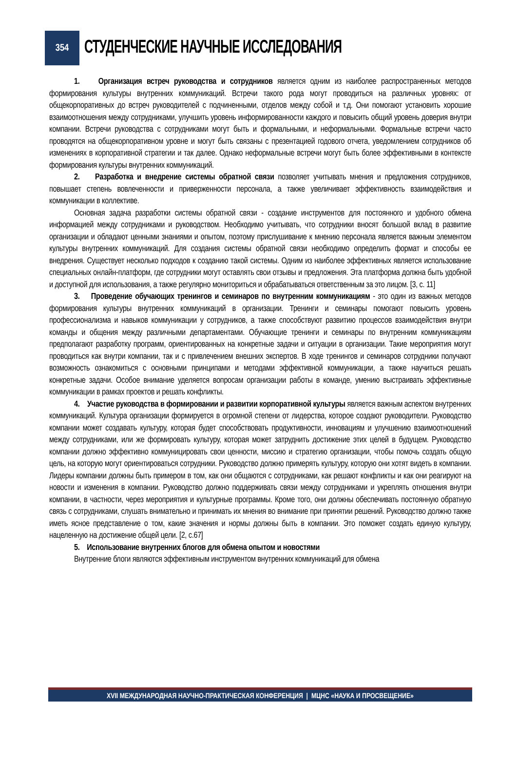354
СТУДЕНЧЕСКИЕ НАУЧНЫЕ ИССЛЕДОВАНИЯ
1. Организация встреч руководства и сотрудников является одним из наиболее распространенных методов формирования культуры внутренних коммуникаций. Встречи такого рода могут проводиться на различных уровнях: от общекорпоративных до встреч руководителей с подчиненными, отделов между собой и т.д. Они помогают установить хорошие взаимоотношения между сотрудниками, улучшить уровень информированности каждого и повысить общий уровень доверия внутри компании. Встречи руководства с сотрудниками могут быть и формальными, и неформальными. Формальные встречи часто проводятся на общекорпоративном уровне и могут быть связаны с презентацией годового отчета, уведомлением сотрудников об изменениях в корпоративной стратегии и так далее. Однако неформальные встречи могут быть более эффективными в контексте формирования культуры внутренних коммуникаций.
2. Разработка и внедрение системы обратной связи позволяет учитывать мнения и предложения сотрудников, повышает степень вовлеченности и приверженности персонала, а также увеличивает эффективность взаимодействия и коммуникации в коллективе.
Основная задача разработки системы обратной связи - создание инструментов для постоянного и удобного обмена информацией между сотрудниками и руководством. Необходимо учитывать, что сотрудники вносят большой вклад в развитие организации и обладают ценными знаниями и опытом, поэтому прислушивание к мнению персонала является важным элементом культуры внутренних коммуникаций. Для создания системы обратной связи необходимо определить формат и способы ее внедрения. Существует несколько подходов к созданию такой системы. Одним из наиболее эффективных является использование специальных онлайн-платформ, где сотрудники могут оставлять свои отзывы и предложения. Эта платформа должна быть удобной и доступной для использования, а также регулярно мониториться и обрабатываться ответственным за это лицом. [3, с. 11]
3. Проведение обучающих тренингов и семинаров по внутренним коммуникациям - это один из важных методов формирования культуры внутренних коммуникаций в организации. Тренинги и семинары помогают повысить уровень профессионализма и навыков коммуникации у сотрудников, а также способствуют развитию процессов взаимодействия внутри команды и общения между различными департаментами. Обучающие тренинги и семинары по внутренним коммуникациям предполагают разработку программ, ориентированных на конкретные задачи и ситуации в организации. Такие мероприятия могут проводиться как внутри компании, так и с привлечением внешних экспертов. В ходе тренингов и семинаров сотрудники получают возможность ознакомиться с основными принципами и методами эффективной коммуникации, а также научиться решать конкретные задачи. Особое внимание уделяется вопросам организации работы в команде, умению выстраивать эффективные коммуникации в рамках проектов и решать конфликты.
4. Участие руководства в формировании и развитии корпоративной культуры является важным аспектом внутренних коммуникаций. Культура организации формируется в огромной степени от лидерства, которое создают руководители. Руководство компании может создавать культуру, которая будет способствовать продуктивности, инновациям и улучшению взаимоотношений между сотрудниками, или же формировать культуру, которая может затруднить достижение этих целей в будущем. Руководство компании должно эффективно коммуницировать свои ценности, миссию и стратегию организации, чтобы помочь создать общую цель, на которую могут ориентироваться сотрудники. Руководство должно примерять культуру, которую они хотят видеть в компании. Лидеры компании должны быть примером в том, как они общаются с сотрудниками, как решают конфликты и как они реагируют на новости и изменения в компании. Руководство должно поддерживать связи между сотрудниками и укреплять отношения внутри компании, в частности, через мероприятия и культурные программы. Кроме того, они должны обеспечивать постоянную обратную связь с сотрудниками, слушать внимательно и принимать их мнения во внимание при принятии решений. Руководство должно также иметь ясное представление о том, какие значения и нормы должны быть в компании. Это поможет создать единую культуру, нацеленную на достижение общей цели. [2, с.67]
5. Использование внутренних блогов для обмена опытом и новостями
Внутренние блоги являются эффективным инструментом внутренних коммуникаций для обмена
XVII МЕЖДУНАРОДНАЯ НАУЧНО-ПРАКТИЧЕСКАЯ КОНФЕРЕНЦИЯ | МЦНС «НАУКА И ПРОСВЕЩЕНИЕ»